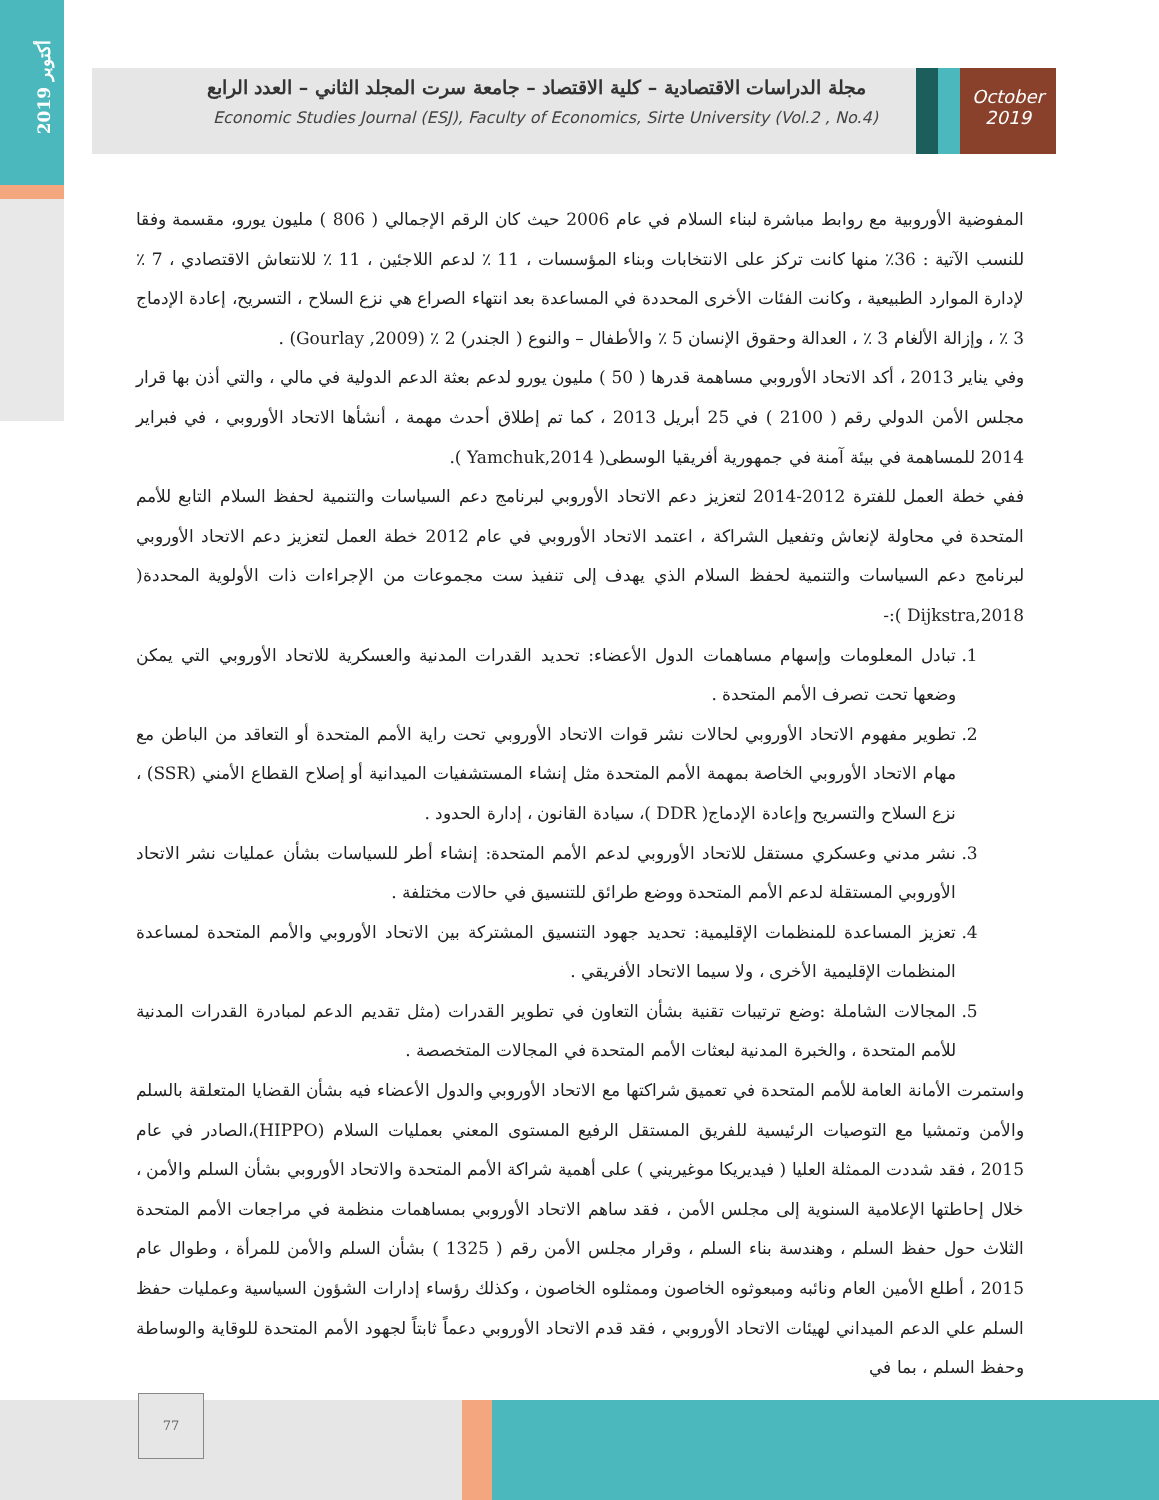أكتوبر 2019
مجلة الدراسات الاقتصادية – كلية الاقتصاد – جامعة سرت المجلد الثاني – العدد الرابع
Economic Studies Journal (ESJ), Faculty of Economics, Sirte University (Vol.2 , No.4)
October
2019
المفوضية الأوروبية مع روابط مباشرة لبناء السلام في عام 2006 حيث كان الرقم الإجمالي ( 806 ) مليون يورو، مقسمة وفقا للنسب الآتية : 36٪ منها كانت تركز على الانتخابات وبناء المؤسسات ، 11 ٪ لدعم اللاجئين ، 11 ٪ للانتعاش الاقتصادي ، 7 ٪ لإدارة الموارد الطبيعية ، وكانت الفئات الأخرى المحددة في المساعدة بعد انتهاء الصراع هي نزع السلاح ، التسريح، إعادة الإدماج 3 ٪ ، وإزالة الألغام 3 ٪ ، العدالة وحقوق الإنسان 5 ٪ والأطفال – والنوع ( الجندر) 2 ٪ (Gourlay ,2009) .
وفي يناير 2013 ، أكد الاتحاد الأوروبي مساهمة قدرها ( 50 ) مليون يورو لدعم بعثة الدعم الدولية في مالي ، والتي أذن بها قرار مجلس الأمن الدولي رقم ( 2100 ) في 25 أبريل 2013 ، كما تم إطلاق أحدث مهمة ، أنشأها الاتحاد الأوروبي ، في فبراير 2014 للمساهمة في بيئة آمنة في جمهورية أفريقيا الوسطى( Yamchuk,2014 ).
ففي خطة العمل للفترة 2012-2014 لتعزيز دعم الاتحاد الأوروبي لبرنامج دعم السياسات والتنمية لحفظ السلام التابع للأمم المتحدة في محاولة لإنعاش وتفعيل الشراكة ، اعتمد الاتحاد الأوروبي في عام 2012 خطة العمل لتعزيز دعم الاتحاد الأوروبي لبرنامج دعم السياسات والتنمية لحفظ السلام الذي يهدف إلى تنفيذ ست مجموعات من الإجراءات ذات الأولوية المحددة( Dijkstra,2018 ):-
1. تبادل المعلومات وإسهام مساهمات الدول الأعضاء: تحديد القدرات المدنية والعسكرية للاتحاد الأوروبي التي يمكن وضعها تحت تصرف الأمم المتحدة .
2. تطوير مفهوم الاتحاد الأوروبي لحالات نشر قوات الاتحاد الأوروبي تحت راية الأمم المتحدة أو التعاقد من الباطن مع مهام الاتحاد الأوروبي الخاصة بمهمة الأمم المتحدة مثل إنشاء المستشفيات الميدانية أو إصلاح القطاع الأمني (SSR) ، نزع السلاح والتسريح وإعادة الإدماج( DDR )، سيادة القانون ، إدارة الحدود .
3. نشر مدني وعسكري مستقل للاتحاد الأوروبي لدعم الأمم المتحدة: إنشاء أطر للسياسات بشأن عمليات نشر الاتحاد الأوروبي المستقلة لدعم الأمم المتحدة ووضع طرائق للتنسيق في حالات مختلفة .
4. تعزيز المساعدة للمنظمات الإقليمية: تحديد جهود التنسيق المشتركة بين الاتحاد الأوروبي والأمم المتحدة لمساعدة المنظمات الإقليمية الأخرى ، ولا سيما الاتحاد الأفريقي .
5. المجالات الشاملة :وضع ترتيبات تقنية بشأن التعاون في تطوير القدرات (مثل تقديم الدعم لمبادرة القدرات المدنية للأمم المتحدة ، والخبرة المدنية لبعثات الأمم المتحدة في المجالات المتخصصة .
واستمرت الأمانة العامة للأمم المتحدة في تعميق شراكتها مع الاتحاد الأوروبي والدول الأعضاء فيه بشأن القضايا المتعلقة بالسلم والأمن وتمشيا مع التوصيات الرئيسية للفريق المستقل الرفيع المستوى المعني بعمليات السلام (HIPPO)،الصادر في عام 2015 ، فقد شددت الممثلة العليا ( فيديريكا موغيريني ) على أهمية شراكة الأمم المتحدة والاتحاد الأوروبي بشأن السلم والأمن ، خلال إحاطتها الإعلامية السنوية إلى مجلس الأمن ، فقد ساهم الاتحاد الأوروبي بمساهمات منظمة في مراجعات الأمم المتحدة الثلاث حول حفظ السلم ، وهندسة بناء السلم ، وقرار مجلس الأمن رقم ( 1325 ) بشأن السلم والأمن للمرأة ، وطوال عام 2015 ، أطلع الأمين العام ونائبه ومبعوثوه الخاصون وممثلوه الخاصون ، وكذلك رؤساء إدارات الشؤون السياسية وعمليات حفظ السلم علي الدعم الميداني لهيئات الاتحاد الأوروبي ، فقد قدم الاتحاد الأوروبي دعماً ثابتاً لجهود الأمم المتحدة للوقاية والوساطة وحفظ السلم ، بما في
77